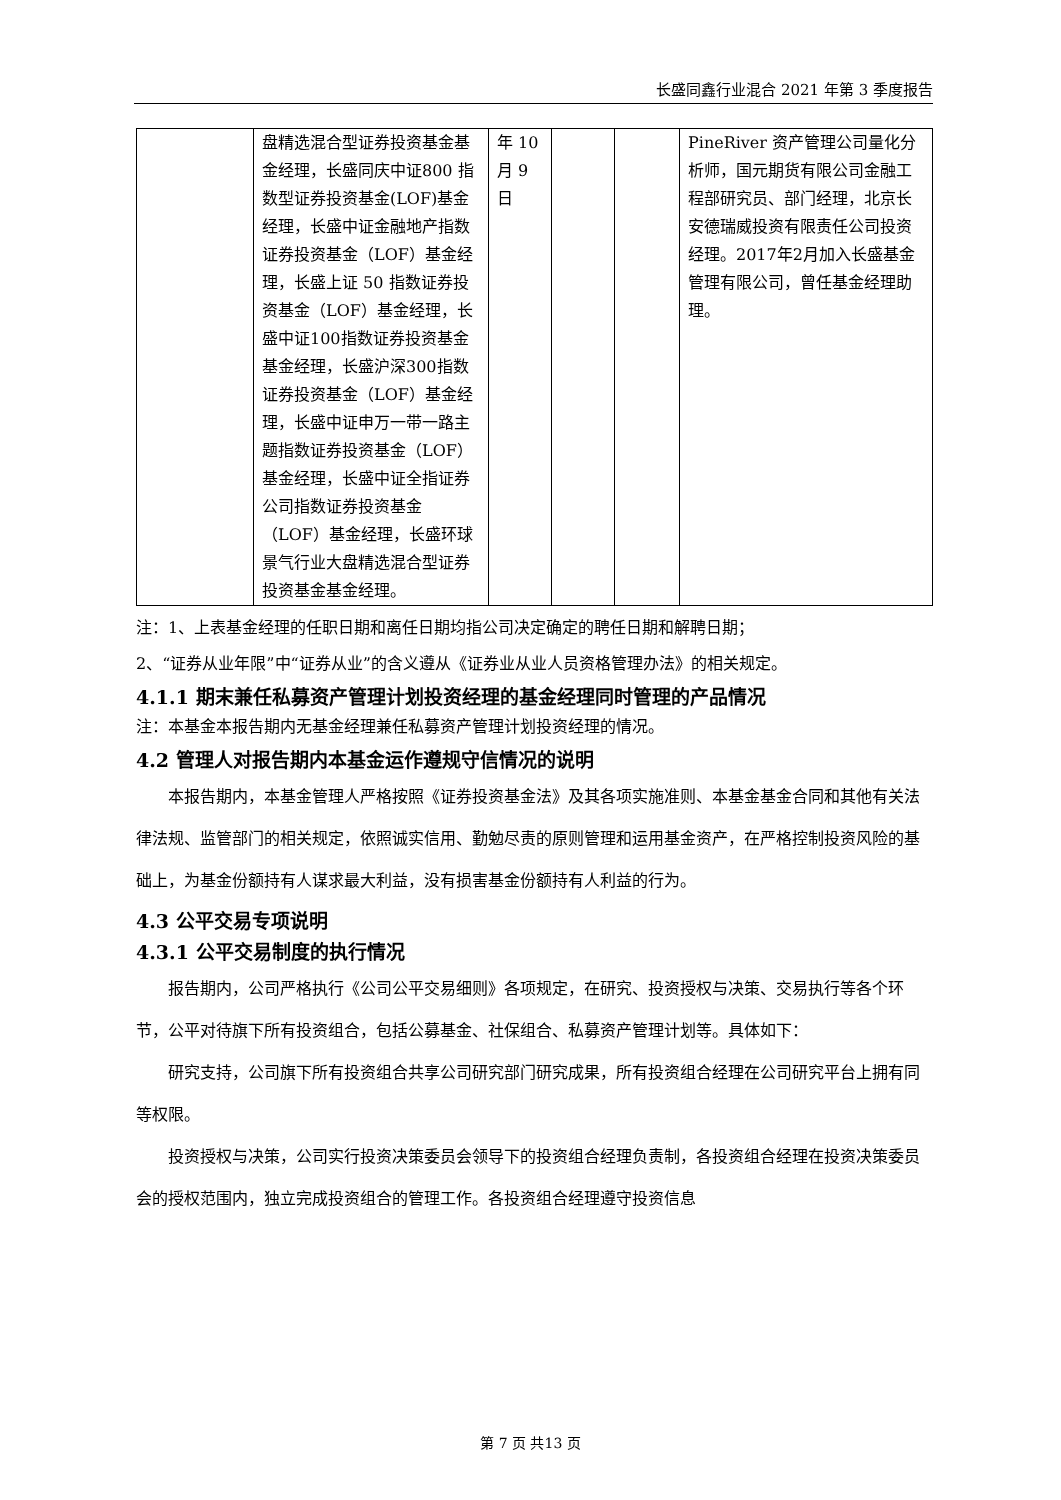长盛同鑫行业混合 2021 年第 3 季度报告
| | 盘精选混合型证券投资基金基金经理，长盛同庆中证800 指数型证券投资基金(LOF)基金经理，长盛中证金融地产指数证券投资基金（LOF）基金经理，长盛上证 50 指数证券投资基金（LOF）基金经理，长盛中证100指数证券投资基金基金经理，长盛沪深300指数证券投资基金（LOF）基金经理，长盛中证申万一带一路主题指数证券投资基金（LOF）基金经理，长盛中证全指证券公司指数证券投资基金（LOF）基金经理，长盛环球景气行业大盘精选混合型证券投资基金基金经理。 | 年 10 月 9 日 | | | PineRiver 资产管理公司量化分析师，国元期货有限公司金融工程部研究员、部门经理，北京长安德瑞威投资有限责任公司投资经理。2017年2月加入长盛基金管理有限公司，曾任基金经理助理。 |
注：1、上表基金经理的任职日期和离任日期均指公司决定确定的聘任日期和解聘日期；
2、“证券从业年限”中“证券从业”的含义遵从《证券业从业人员资格管理办法》的相关规定。
4.1.1 期末兼任私募资产管理计划投资经理的基金经理同时管理的产品情况
注：本基金本报告期内无基金经理兼任私募资产管理计划投资经理的情况。
4.2 管理人对报告期内本基金运作遵规守信情况的说明
本报告期内，本基金管理人严格按照《证券投资基金法》及其各项实施准则、本基金基金合同和其他有关法律法规、监管部门的相关规定，依照诚实信用、勤勉尽责的原则管理和运用基金资产，在严格控制投资风险的基础上，为基金份额持有人谋求最大利益，没有损害基金份额持有人利益的行为。
4.3 公平交易专项说明
4.3.1 公平交易制度的执行情况
报告期内，公司严格执行《公司公平交易细则》各项规定，在研究、投资授权与决策、交易执行等各个环节，公平对待旗下所有投资组合，包括公募基金、社保组合、私募资产管理计划等。具体如下：
研究支持，公司旗下所有投资组合共享公司研究部门研究成果，所有投资组合经理在公司研究平台上拥有同等权限。
投资授权与决策，公司实行投资决策委员会领导下的投资组合经理负责制，各投资组合经理在投资决策委员会的授权范围内，独立完成投资组合的管理工作。各投资组合经理遵守投资信息
第 7 页 共13 页